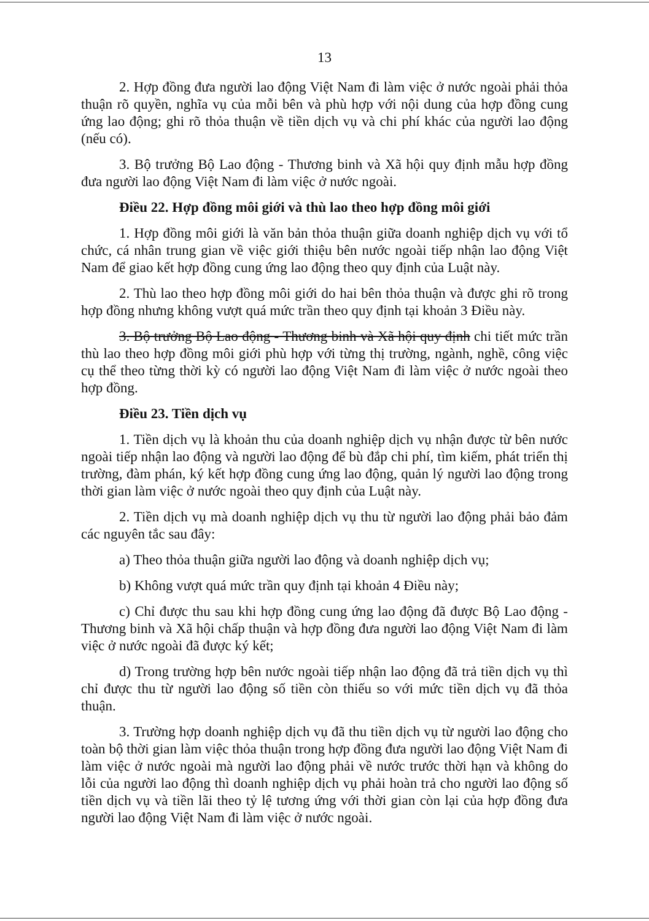13
2. Hợp đồng đưa người lao động Việt Nam đi làm việc ở nước ngoài phải thỏa thuận rõ quyền, nghĩa vụ của mỗi bên và phù hợp với nội dung của hợp đồng cung ứng lao động; ghi rõ thỏa thuận về tiền dịch vụ và chi phí khác của người lao động (nếu có).
3. Bộ trưởng Bộ Lao động - Thương binh và Xã hội quy định mẫu hợp đồng đưa người lao động Việt Nam đi làm việc ở nước ngoài.
Điều 22. Hợp đồng môi giới và thù lao theo hợp đồng môi giới
1. Hợp đồng môi giới là văn bản thỏa thuận giữa doanh nghiệp dịch vụ với tổ chức, cá nhân trung gian về việc giới thiệu bên nước ngoài tiếp nhận lao động Việt Nam để giao kết hợp đồng cung ứng lao động theo quy định của Luật này.
2. Thù lao theo hợp đồng môi giới do hai bên thỏa thuận và được ghi rõ trong hợp đồng nhưng không vượt quá mức trần theo quy định tại khoản 3 Điều này.
3. Bộ trưởng Bộ Lao động - Thương binh và Xã hội quy định chi tiết mức trần thù lao theo hợp đồng môi giới phù hợp với từng thị trường, ngành, nghề, công việc cụ thể theo từng thời kỳ có người lao động Việt Nam đi làm việc ở nước ngoài theo hợp đồng.
Điều 23. Tiền dịch vụ
1. Tiền dịch vụ là khoản thu của doanh nghiệp dịch vụ nhận được từ bên nước ngoài tiếp nhận lao động và người lao động để bù đắp chi phí, tìm kiếm, phát triển thị trường, đàm phán, ký kết hợp đồng cung ứng lao động, quản lý người lao động trong thời gian làm việc ở nước ngoài theo quy định của Luật này.
2. Tiền dịch vụ mà doanh nghiệp dịch vụ thu từ người lao động phải bảo đảm các nguyên tắc sau đây:
a) Theo thỏa thuận giữa người lao động và doanh nghiệp dịch vụ;
b) Không vượt quá mức trần quy định tại khoản 4 Điều này;
c) Chỉ được thu sau khi hợp đồng cung ứng lao động đã được Bộ Lao động - Thương binh và Xã hội chấp thuận và hợp đồng đưa người lao động Việt Nam đi làm việc ở nước ngoài đã được ký kết;
d) Trong trường hợp bên nước ngoài tiếp nhận lao động đã trả tiền dịch vụ thì chỉ được thu từ người lao động số tiền còn thiếu so với mức tiền dịch vụ đã thỏa thuận.
3. Trường hợp doanh nghiệp dịch vụ đã thu tiền dịch vụ từ người lao động cho toàn bộ thời gian làm việc thỏa thuận trong hợp đồng đưa người lao động Việt Nam đi làm việc ở nước ngoài mà người lao động phải về nước trước thời hạn và không do lỗi của người lao động thì doanh nghiệp dịch vụ phải hoàn trả cho người lao động số tiền dịch vụ và tiền lãi theo tỷ lệ tương ứng với thời gian còn lại của hợp đồng đưa người lao động Việt Nam đi làm việc ở nước ngoài.